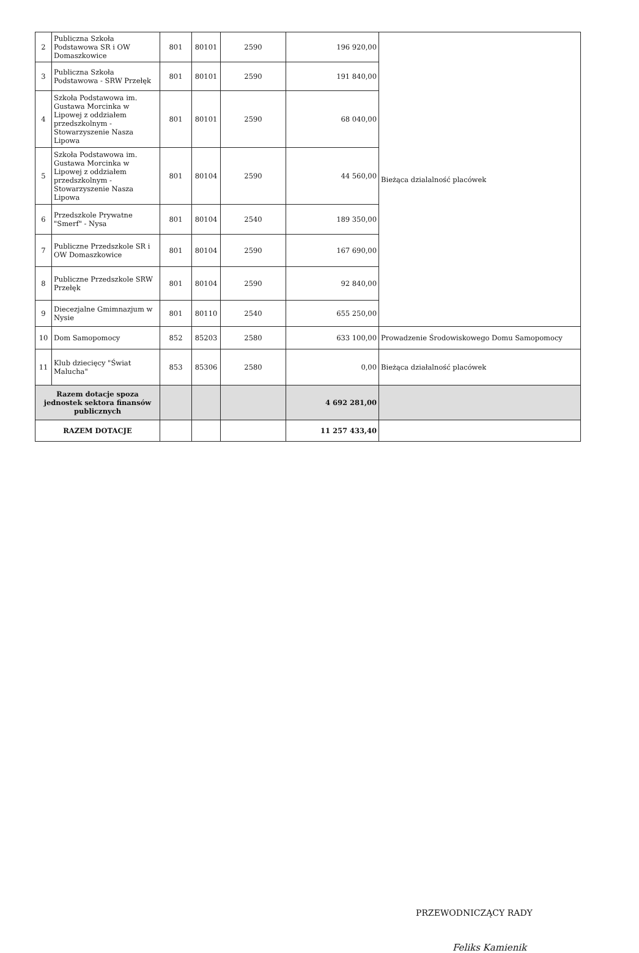| 2 | Publiczna Szkoła Podstawowa SR i OW Domaszkowice | 801 | 80101 | 2590 | 196 920,00 | Bieżąca dzialalność placówek |
| 3 | Publiczna Szkoła Podstawowa - SRW Przełęk | 801 | 80101 | 2590 | 191 840,00 | |
| 4 | Szkoła Podstawowa im. Gustawa Morcinka w Lipowej z oddziałem przedszkolnym - Stowarzyszenie Nasza Lipowa | 801 | 80101 | 2590 | 68 040,00 | |
| 5 | Szkoła Podstawowa im. Gustawa Morcinka w Lipowej z oddziałem przedszkolnym - Stowarzyszenie Nasza Lipowa | 801 | 80104 | 2590 | 44 560,00 | |
| 6 | Przedszkole Prywatne "Smerf" - Nysa | 801 | 80104 | 2540 | 189 350,00 | |
| 7 | Publiczne Przedszkole SR i OW Domaszkowice | 801 | 80104 | 2590 | 167 690,00 | |
| 8 | Publiczne Przedszkole SRW Przełęk | 801 | 80104 | 2590 | 92 840,00 | |
| 9 | Diecezjalne Gmimnazjum w Nysie | 801 | 80110 | 2540 | 655 250,00 | |
| 10 | Dom Samopomocy | 852 | 85203 | 2580 | 633 100,00 | Prowadzenie Środowiskowego Domu Samopomocy |
| 11 | Klub dziecięcy "Świat Malucha" | 853 | 85306 | 2580 | 0,00 | Bieżąca działalność placówek |
| Razem dotacje spoza jednostek sektora finansów publicznych | | | | | 4 692 281,00 | |
| RAZEM DOTACJE | | | | | 11 257 433,40 | |
PRZEWODNICZĄCY RADY
Feliks Kamienik